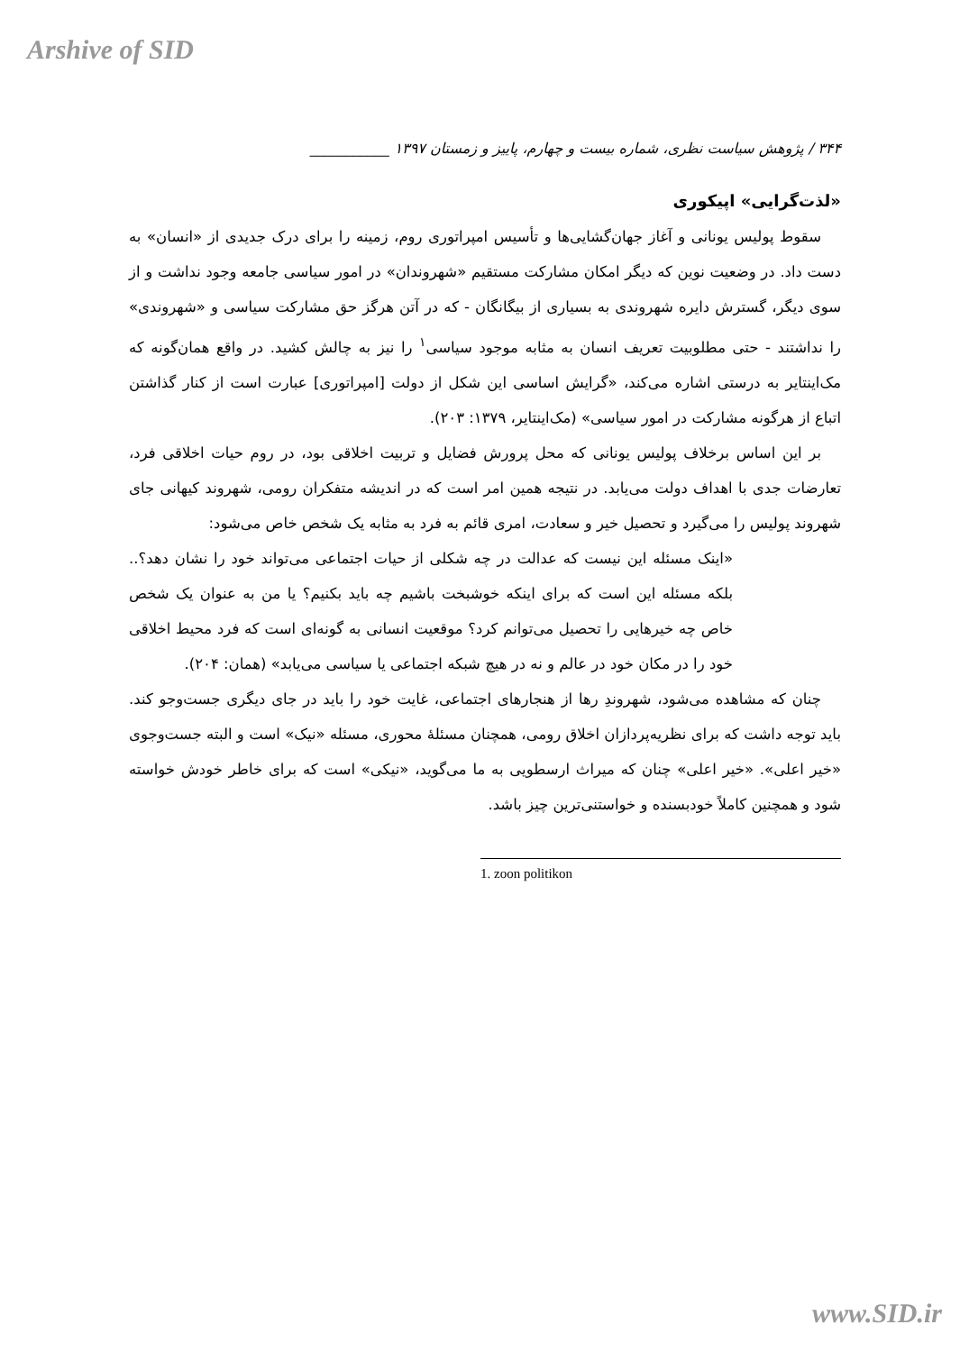Arshive of SID
۳۴۴ / پژوهش سیاست نظری، شماره بیست و چهارم، پاییز و زمستان ۱۳۹۷ ___________
«لذت‌گرایی» اپیکوری
سقوط پولیس یونانی و آغاز جهان‌گشایی‌ها و تأسیس امپراتوری روم، زمینه را برای درک جدیدی از «انسان» به دست داد. در وضعیت نوین که دیگر امکان مشارکت مستقیم «شهروندان» در امور سیاسی جامعه وجود نداشت و از سوی دیگر، گسترش دایره شهروندی به بسیاری از بیگانگان - که در آتن هرگز حق مشارکت سیاسی و «شهروندی» را نداشتند - حتی مطلوبیت تعریف انسان به مثابه موجود سیاسی<sup>۱</sup> را نیز به چالش کشید. در واقع همان‌گونه که مک‌اینتایر به درستی اشاره می‌کند، «گرایش اساسی این شکل از دولت [امپراتوری] عبارت است از کنار گذاشتن اتباع از هرگونه مشارکت در امور سیاسی» (مک‌اینتایر، ۱۳۷۹: ۲۰۳).
بر این اساس برخلاف پولیس یونانی که محل پرورش فضایل و تربیت اخلاقی بود، در روم حیات اخلاقی فرد، تعارضات جدی با اهداف دولت می‌یابد. در نتیجه همین امر است که در اندیشه متفکران رومی، شهروند کیهانی جای شهروند پولیس را می‌گیرد و تحصیل خیر و سعادت، امری قائم به فرد به مثابه یک شخص خاص می‌شود:
«اینک مسئله این نیست که عدالت در چه شکلی از حیات اجتماعی می‌تواند خود را نشان دهد؟.. بلکه مسئله این است که برای اینکه خوشبخت باشیم چه باید بکنیم؟ یا من به عنوان یک شخص خاص چه خیرهایی را تحصیل می‌توانم کرد؟ موقعیت انسانی به گونه‌ای است که فرد محیط اخلاقی خود را در مکان خود در عالم و نه در هیچ شبکه اجتماعی یا سیاسی می‌یابد» (همان: ۲۰۴).
چنان که مشاهده می‌شود، شهروندِ رها از هنجارهای اجتماعی، غایت خود را باید در جای دیگری جست‌وجو کند. باید توجه داشت که برای نظریه‌پردازان اخلاق رومی، همچنان مسئلهٔ محوری، مسئله «نیک» است و البته جست‌وجوی «خیر اعلی». «خیر اعلی» چنان که میراث ارسطویی به ما می‌گوید، «نیکی» است که برای خاطر خودش خواسته شود و همچنین کاملاً خودبسنده و خواستنی‌ترین چیز باشد.
1. zoon politikon
www.SID.ir